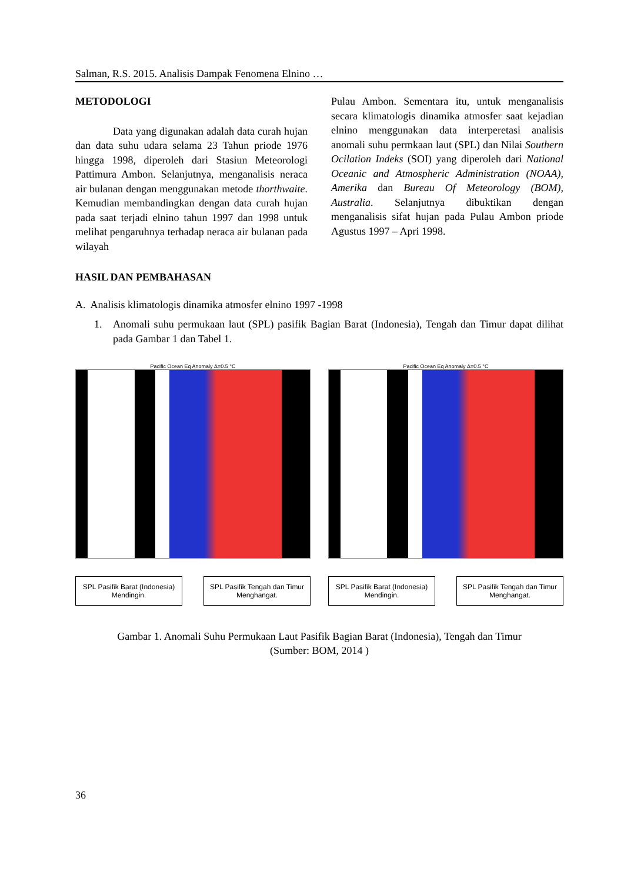Salman, R.S. 2015. Analisis Dampak Fenomena Elnino …
METODOLOGI
Data yang digunakan adalah data curah hujan dan data suhu udara selama 23 Tahun priode 1976 hingga 1998, diperoleh dari Stasiun Meteorologi Pattimura Ambon. Selanjutnya, menganalisis neraca air bulanan dengan menggunakan metode thorthwaite. Kemudian membandingkan dengan data curah hujan pada saat terjadi elnino tahun 1997 dan 1998 untuk melihat pengaruhnya terhadap neraca air bulanan pada wilayah
Pulau Ambon. Sementara itu, untuk menganalisis secara klimatologis dinamika atmosfer saat kejadian elnino menggunakan data interperetasi analisis anomali suhu permkaan laut (SPL) dan Nilai Southern Ocilation Indeks (SOI) yang diperoleh dari National Oceanic and Atmospheric Administration (NOAA), Amerika dan Bureau Of Meteorology (BOM), Australia. Selanjutnya dibuktikan dengan menganalisis sifat hujan pada Pulau Ambon priode Agustus 1997 – Apri 1998.
HASIL DAN PEMBAHASAN
A. Analisis klimatologis dinamika atmosfer elnino 1997 -1998
1. Anomali suhu permukaan laut (SPL) pasifik Bagian Barat (Indonesia), Tengah dan Timur dapat dilihat pada Gambar 1 dan Tabel 1.
Pacific Ocean Eq Anomaly Δ=0.5 °C
SPL Pasifik Barat (Indonesia) Mendingin.
SPL Pasifik Tengah dan Timur Menghangat.
Pacific Ocean Eq Anomaly Δ=0.5 °C
SPL Pasifik Barat (Indonesia) Mendingin.
SPL Pasifik Tengah dan Timur Menghangat.
Gambar 1. Anomali Suhu Permukaan Laut Pasifik Bagian Barat (Indonesia), Tengah dan Timur
(Sumber: BOM, 2014 )
36